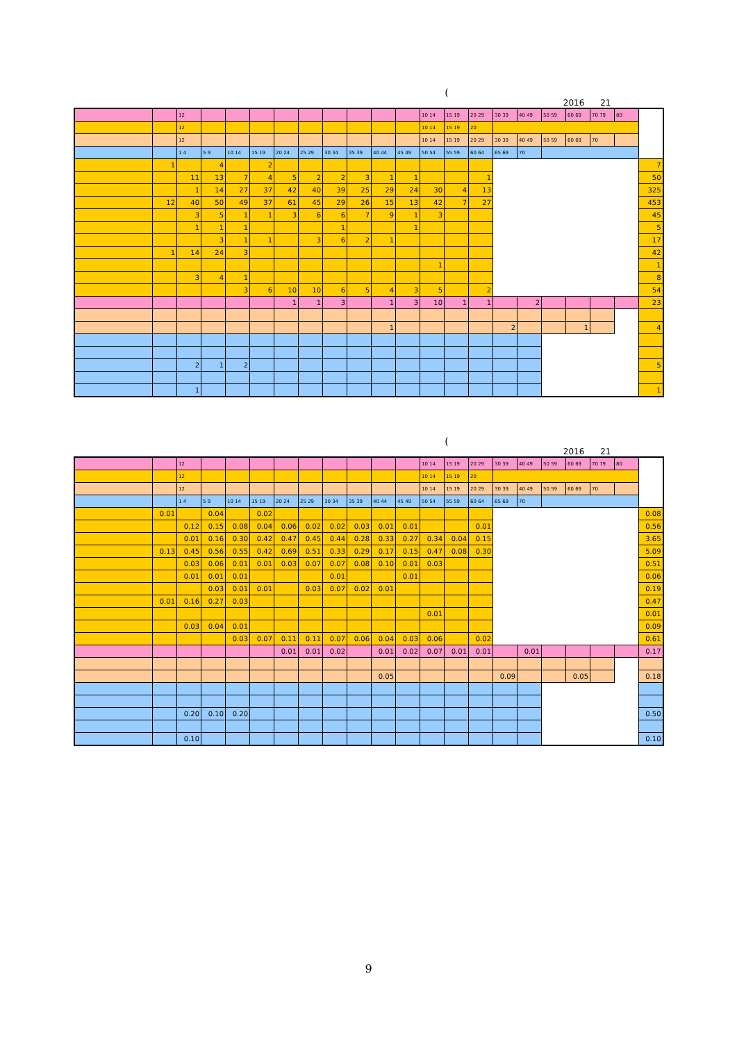(
2016 21
| | | 12 | | | | | | | | | | 10 14 | 15 19 | 20 29 | 30 39 | 40 49 | 50 59 | 60 69 | 70 79 | 80 | |
| | | 12 | | | | | | | | | | 10 14 | 15 19 | 20 | | | | | | | |
| | | 12 | | | | | | | | | | 10 14 | 15 19 | 20 29 | 30 39 | 40 49 | 50 59 | 60 69 | 70 | | |
| | | 1 4 | 5 9 | 10 14 | 15 19 | 20 24 | 25 29 | 30 34 | 35 39 | 40 44 | 45 49 | 50 54 | 55 59 | 60 64 | 65 69 | 70 | | | | | |
| | 1 | | 4 | | 2 | | | | | | | | | | | | | | | | 7 |
| | | 11 | 13 | 7 | 4 | 5 | 2 | 2 | 3 | 1 | 1 | | | 1 | | | | | | | 50 |
| | | 1 | 14 | 27 | 37 | 42 | 40 | 39 | 25 | 29 | 24 | 30 | 4 | 13 | | | | | | | 325 |
| | 12 | 40 | 50 | 49 | 37 | 61 | 45 | 29 | 26 | 15 | 13 | 42 | 7 | 27 | | | | | | | 453 |
| | | 3 | 5 | 1 | 1 | 3 | 6 | 6 | 7 | 9 | 1 | 3 | | | | | | | | | 45 |
| | | 1 | 1 | 1 | | | | 1 | | | 1 | | | | | | | | | | 5 |
| | | | 3 | 1 | 1 | | 3 | 6 | 2 | 1 | | | | | | | | | | | 17 |
| | 1 | 14 | 24 | 3 | | | | | | | | | | | | | | | | | 42 |
| | | | | | | | | | | | | 1 | | | | | | | | | 1 |
| | | 3 | 4 | 1 | | | | | | | | | | | | | | | | | 8 |
| | | | | 3 | 6 | 10 | 10 | 6 | 5 | 4 | 3 | 5 | | 2 | | | | | | | 54 |
| | | | | | | 1 | 1 | 3 | | 1 | 3 | 10 | 1 | 1 | | 2 | | | | | 23 |
| | | | | | | | | | | 1 | | | | | 2 | | | 1 | | | 4 |
| | | 2 | 1 | 2 | | | | | | | | | | | | | | | | | 5 |
| | | 1 | | | | | | | | | | | | | | | | | | | 1 |
(
2016 21
| | | 12 | | | | | | | | | | 10 14 | 15 19 | 20 29 | 30 39 | 40 49 | 50 59 | 60 69 | 70 79 | 80 | |
| | | 12 | | | | | | | | | | 10 14 | 15 19 | 20 | | | | | | | |
| | | 12 | | | | | | | | | | 10 14 | 15 19 | 20 29 | 30 39 | 40 49 | 50 59 | 60 69 | 70 | | |
| | | 1 4 | 5 9 | 10 14 | 15 19 | 20 24 | 25 29 | 30 34 | 35 39 | 40 44 | 45 49 | 50 54 | 55 59 | 60 64 | 65 69 | 70 | | | | | |
| | 0.01 | | 0.04 | | 0.02 | | | | | | | | | | | | | | | | 0.08 |
| | | 0.12 | 0.15 | 0.08 | 0.04 | 0.06 | 0.02 | 0.02 | 0.03 | 0.01 | 0.01 | | | 0.01 | | | | | | | 0.56 |
| | | 0.01 | 0.16 | 0.30 | 0.42 | 0.47 | 0.45 | 0.44 | 0.28 | 0.33 | 0.27 | 0.34 | 0.04 | 0.15 | | | | | | | 3.65 |
| | 0.13 | 0.45 | 0.56 | 0.55 | 0.42 | 0.69 | 0.51 | 0.33 | 0.29 | 0.17 | 0.15 | 0.47 | 0.08 | 0.30 | | | | | | | 5.09 |
| | | 0.03 | 0.06 | 0.01 | 0.01 | 0.03 | 0.07 | 0.07 | 0.08 | 0.10 | 0.01 | 0.03 | | | | | | | | | 0.51 |
| | | 0.01 | 0.01 | 0.01 | | | | 0.01 | | | 0.01 | | | | | | | | | | 0.06 |
| | | | 0.03 | 0.01 | 0.01 | | 0.03 | 0.07 | 0.02 | 0.01 | | | | | | | | | | | 0.19 |
| | 0.01 | 0.16 | 0.27 | 0.03 | | | | | | | | | | | | | | | | | 0.47 |
| | | | | | | | | | | | | 0.01 | | | | | | | | | 0.01 |
| | | 0.03 | 0.04 | 0.01 | | | | | | | | | | | | | | | | | 0.09 |
| | | | | 0.03 | 0.07 | 0.11 | 0.11 | 0.07 | 0.06 | 0.04 | 0.03 | 0.06 | | 0.02 | | | | | | | 0.61 |
| | | | | | | 0.01 | 0.01 | 0.02 | | 0.01 | 0.02 | 0.07 | 0.01 | 0.01 | | 0.01 | | | | | 0.17 |
| | | | | | | | | | | 0.05 | | | | | 0.09 | | | 0.05 | | | 0.18 |
| | | 0.20 | 0.10 | 0.20 | | | | | | | | | | | | | | | | | 0.50 |
| | | 0.10 | | | | | | | | | | | | | | | | | | | 0.10 |
9